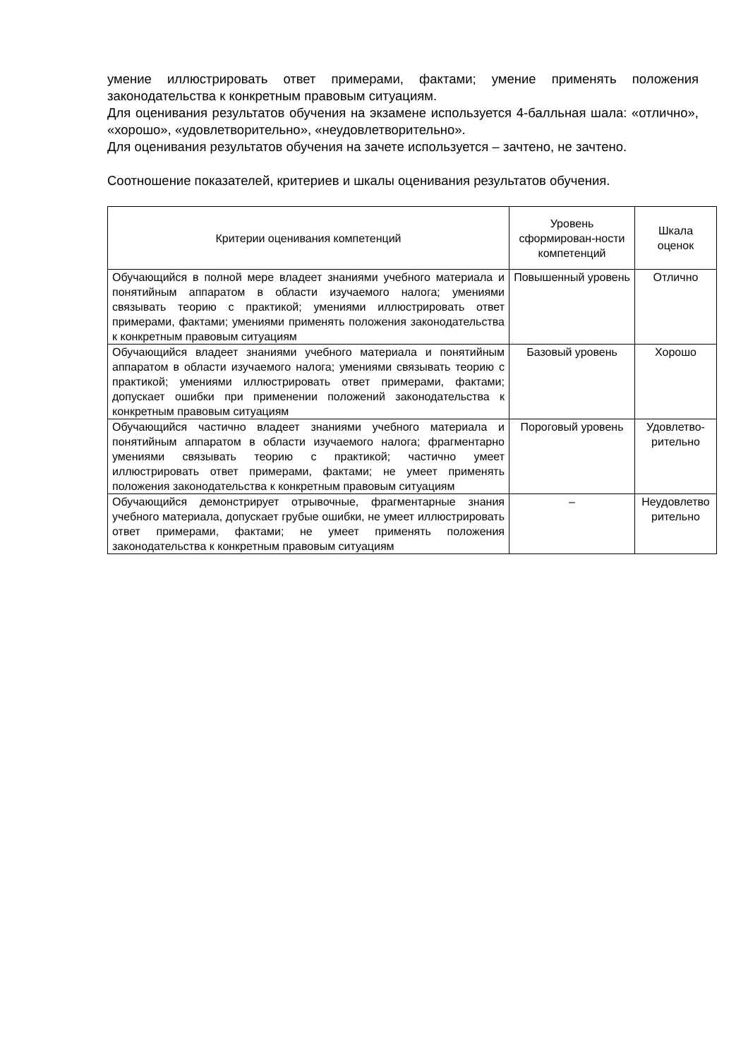умение иллюстрировать ответ примерами, фактами; умение применять положения законодательства к конкретным правовым ситуациям.
Для оценивания результатов обучения на экзамене используется 4-балльная шала: «отлично», «хорошо», «удовлетворительно», «неудовлетворительно».
Для оценивания результатов обучения на зачете используется – зачтено, не зачтено.
Соотношение показателей, критериев и шкалы оценивания результатов обучения.
| Критерии оценивания компетенций | Уровень сформирован-ности компетенций | Шкала оценок |
| --- | --- | --- |
| Обучающийся в полной мере владеет знаниями учебного материала и понятийным аппаратом в области изучаемого налога; умениями связывать теорию с практикой; умениями иллюстрировать ответ примерами, фактами; умениями применять положения законодательства к конкретным правовым ситуациям | Повышенный уровень | Отлично |
| Обучающийся владеет знаниями учебного материала и понятийным аппаратом в области изучаемого налога; умениями связывать теорию с практикой; умениями иллюстрировать ответ примерами, фактами; допускает ошибки при применении положений законодательства к конкретным правовым ситуациям | Базовый уровень | Хорошо |
| Обучающийся частично владеет знаниями учебного материала и понятийным аппаратом в области изучаемого налога; фрагментарно умениями связывать теорию с практикой; частично умеет иллюстрировать ответ примерами, фактами; не умеет применять положения законодательства к конкретным правовым ситуациям | Пороговый уровень | Удовлетво-рительно |
| Обучающийся демонстрирует отрывочные, фрагментарные знания учебного материала, допускает грубые ошибки, не умеет иллюстрировать ответ примерами, фактами; не умеет применять положения законодательства к конкретным правовым ситуациям | – | Неудовлетво рительно |